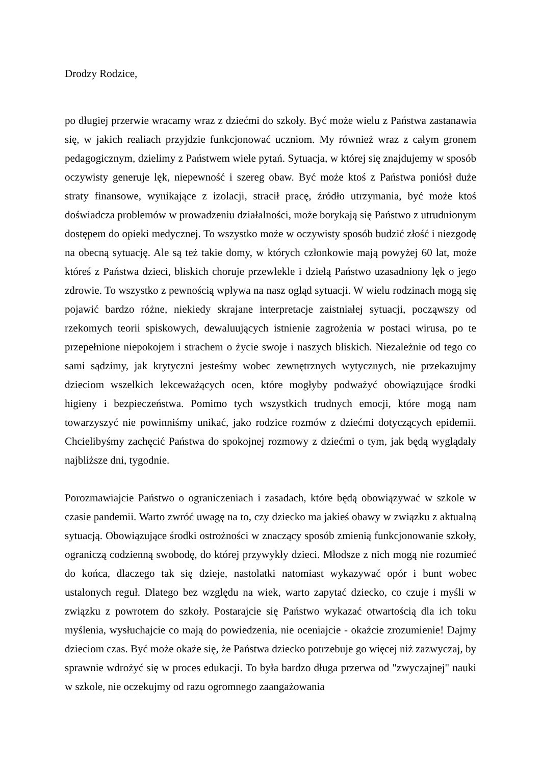Drodzy Rodzice,
po długiej przerwie wracamy wraz z dziećmi do szkoły. Być może wielu z Państwa zastanawia się, w jakich realiach przyjdzie funkcjonować uczniom. My również wraz z całym gronem pedagogicznym, dzielimy z Państwem wiele pytań. Sytuacja, w której się znajdujemy w sposób oczywisty generuje lęk, niepewność i szereg obaw. Być może ktoś z Państwa poniósł duże straty finansowe, wynikające z izolacji, stracił pracę, źródło utrzymania, być może ktoś doświadcza problemów w prowadzeniu działalności, może borykają się Państwo z utrudnionym dostępem do opieki medycznej. To wszystko może w oczywisty sposób budzić złość i niezgodę na obecną sytuację. Ale są też takie domy, w których członkowie mają powyżej 60 lat, może któreś z Państwa dzieci, bliskich choruje przewlekle i dzielą Państwo uzasadniony lęk o jego zdrowie. To wszystko z pewnością wpływa na nasz ogląd sytuacji. W wielu rodzinach mogą się pojawić bardzo różne, niekiedy skrajane interpretacje zaistniałej sytuacji, począwszy od rzekomych teorii spiskowych, dewaluujących istnienie zagrożenia w postaci wirusa, po te przepełnione niepokojem i strachem o życie swoje i naszych bliskich. Niezależnie od tego co sami sądzimy, jak krytyczni jesteśmy wobec zewnętrznych wytycznych, nie przekazujmy dzieciom wszelkich lekceważących ocen, które mogłyby podważyć obowiązujące środki higieny i bezpieczeństwa. Pomimo tych wszystkich trudnych emocji, które mogą nam towarzyszyć nie powinniśmy unikać, jako rodzice rozmów z dziećmi dotyczących epidemii. Chcielibyśmy zachęcić Państwa do spokojnej rozmowy z dziećmi o tym, jak będą wyglądały najbliższe dni, tygodnie.
Porozmawiajcie Państwo o ograniczeniach i zasadach, które będą obowiązywać w szkole w czasie pandemii. Warto zwróć uwagę na to, czy dziecko ma jakieś obawy w związku z aktualną sytuacją. Obowiązujące środki ostrożności w znaczący sposób zmienią funkcjonowanie szkoły, ograniczą codzienną swobodę, do której przywykły dzieci. Młodsze z nich mogą nie rozumieć do końca, dlaczego tak się dzieje, nastolatki natomiast wykazywać opór i bunt wobec ustalonych reguł. Dlatego bez względu na wiek, warto zapytać dziecko, co czuje i myśli w związku z powrotem do szkoły. Postarajcie się Państwo wykazać otwartością dla ich toku myślenia, wysłuchajcie co mają do powiedzenia, nie oceniajcie - okażcie zrozumienie! Dajmy dzieciom czas. Być może okaże się, że Państwa dziecko potrzebuje go więcej niż zazwyczaj, by sprawnie wdrożyć się w proces edukacji. To była bardzo długa przerwa od "zwyczajnej" nauki w szkole, nie oczekujmy od razu ogromnego zaangażowania